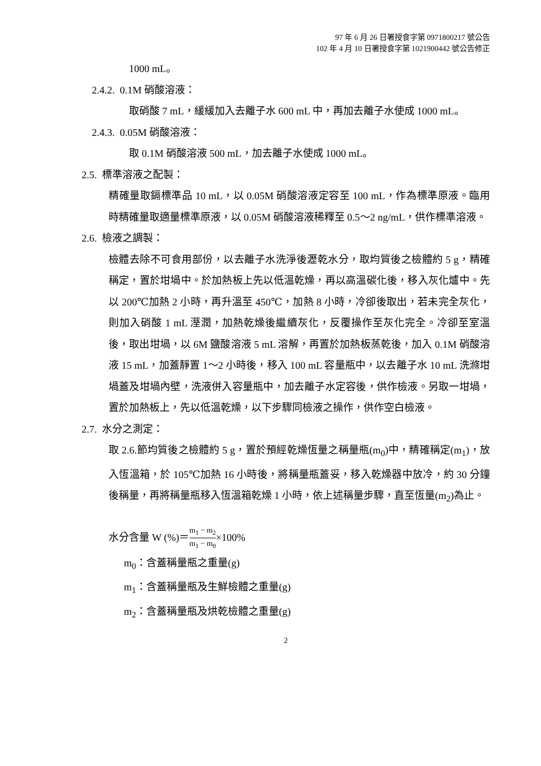97 年 6 月 26 日署授食字第 0971800217 號公告
102 年 4 月 10 日署授食字第 1021900442 號公告修正
1000 mL。
2.4.2. 0.1M 硝酸溶液：
取硝酸 7 mL，緩緩加入去離子水 600 mL 中，再加去離子水使成 1000 mL。
2.4.3. 0.05M 硝酸溶液：
取 0.1M 硝酸溶液 500 mL，加去離子水使成 1000 mL。
2.5. 標準溶液之配製：
精確量取鎘標準品 10 mL，以 0.05M 硝酸溶液定容至 100 mL，作為標準原液。臨用時精確量取適量標準原液，以 0.05M 硝酸溶液稀釋至 0.5～2 ng/mL，供作標準溶液。
2.6. 檢液之調製：
檢體去除不可食用部份，以去離子水洗淨後瀝乾水分，取均質後之檢體約 5 g，精確稱定，置於坩堝中。於加熱板上先以低溫乾燥，再以高溫碳化後，移入灰化爐中。先以 200℃加熱 2 小時，再升溫至 450℃，加熱 8 小時，冷卻後取出，若未完全灰化，則加入硝酸 1 mL 溼潤，加熱乾燥後繼續灰化，反覆操作至灰化完全。冷卻至室溫後，取出坩堝，以 6M 鹽酸溶液 5 mL 溶解，再置於加熱板蒸乾後，加入 0.1M 硝酸溶液 15 mL，加蓋靜置 1～2 小時後，移入 100 mL 容量瓶中，以去離子水 10 mL 洗滌坩堝蓋及坩堝內壁，洗液併入容量瓶中，加去離子水定容後，供作檢液。另取一坩堝，置於加熱板上，先以低溫乾燥，以下步驟同檢液之操作，供作空白檢液。
2.7. 水分之測定：
取 2.6.節均質後之檢體約 5 g，置於預經乾燥恆量之稱量瓶(m<sub>0</sub>)中，精確稱定(m<sub>1</sub>)，放入恆溫箱，於 105℃加熱 16 小時後，將稱量瓶蓋妥，移入乾燥器中放冷，約 30 分鐘後稱量，再將稱量瓶移入恆溫箱乾燥 1 小時，依上述稱量步驟，直至恆量(m<sub>2</sub>)為止。
水分含量 W (%)＝m<sub>1</sub> − m<sub>2</sub> m<sub>1</sub> − m<sub>0</sub>×100%
m<sub>0</sub>：含蓋稱量瓶之重量(g)
m<sub>1</sub>：含蓋稱量瓶及生鮮檢體之重量(g)
m<sub>2</sub>：含蓋稱量瓶及烘乾檢體之重量(g)
2